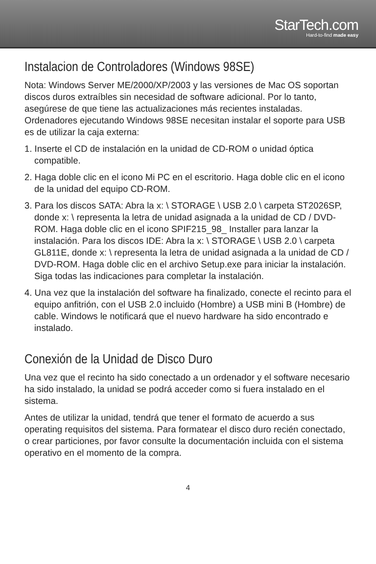StarTech.com
Hard-to-find made easy
Instalacion de Controladores (Windows 98SE)
Nota: Windows Server ME/2000/XP/2003 y las versiones de Mac OS soportan discos duros extraíbles sin necesidad de software adicional. Por lo tanto, asegúrese de que tiene las actualizaciones más recientes instaladas. Ordenadores ejecutando Windows 98SE necesitan instalar el soporte para USB es de utilizar la caja externa:
1. Inserte el CD de instalación en la unidad de CD-ROM o unidad óptica compatible.
2. Haga doble clic en el icono Mi PC en el escritorio. Haga doble clic en el icono de la unidad del equipo CD-ROM.
3. Para los discos SATA: Abra la x: \ STORAGE \ USB 2.0 \ carpeta ST2026SP, donde x: \ representa la letra de unidad asignada a la unidad de CD / DVD-ROM. Haga doble clic en el icono SPIF215_98_ Installer para lanzar la instalación. Para los discos IDE: Abra la x: \ STORAGE \ USB 2.0 \ carpeta GL811E, donde x: \ representa la letra de unidad asignada a la unidad de CD / DVD-ROM. Haga doble clic en el archivo Setup.exe para iniciar la instalación. Siga todas las indicaciones para completar la instalación.
4. Una vez que la instalación del software ha finalizado, conecte el recinto para el equipo anfitrión, con el USB 2.0 incluido (Hombre) a USB mini B (Hombre) de cable. Windows le notificará que el nuevo hardware ha sido encontrado e instalado.
Conexión de la Unidad de Disco Duro
Una vez que el recinto ha sido conectado a un ordenador y el software necesario ha sido instalado, la unidad se podrá acceder como si fuera instalado en el sistema.
Antes de utilizar la unidad, tendrá que tener el formato de acuerdo a sus operating requisitos del sistema. Para formatear el disco duro recién conectado, o crear particiones, por favor consulte la documentación incluida con el sistema operativo en el momento de la compra.
4